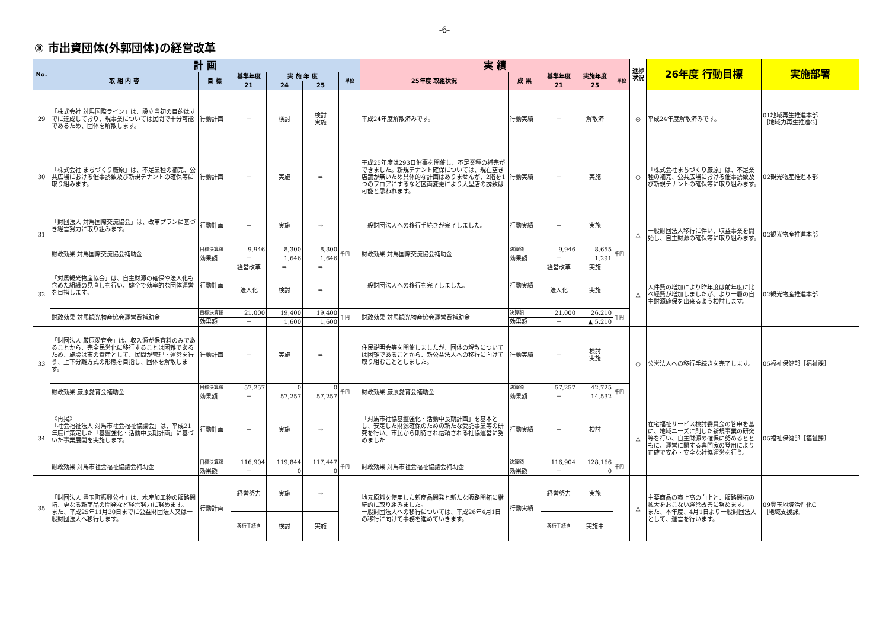-6-
③ 市出資団体(外郭団体)の経営改革
| No. | 計 画 | | | | | | 実 績 | | | | | 進捗状況 | 26年度 行動目標 | 実施部署 |
| --- | --- | --- | --- | --- | --- | --- | --- | --- | --- | --- | --- | --- | --- | --- |
| | 取 組 内 容 | 目 標 | 基準年度 | 実 施 年 度 | | 単位 | 25年度 取組状況 | 成 果 | 基準年度 | 実施年度 | 単位 | | | |
| | | | 21 | 24 | 25 | | | | 21 | 25 | | | | |
| 29 | 「株式会社 対馬国際ライン」は、設立当初の目的はすでに達成しており、現事業については民間で十分可能であるため、団体を解散します。 | 行動計画 | － | 検討 | 検討 実施 | | 平成24年度解散済みです。 | 行動実績 | － | 解散済 | | ◎ | 平成24年度解散済みです。 | 01地域再生推進本部 ［地域力再生推進G］ |
| 30 | 「株式会社 まちづくり厳原」は、不足業種の補完、公共広場における催事誘致及び新規テナントの確保等に取り組みます。 | 行動計画 | － | 実施 | ⇒ | | 平成25年度は293日催事を開催し、不足業種の補完ができました。新規テナント確保については、現在空き店舗が無いため具体的な計画はありませんが、2階を1つのフロアにするなど区画変更により大型店の誘致は可能と思われます。 | 行動実績 | － | 実施 | | ○ | 「株式会社まちづくり厳原」は、不足業種の補完、公共広場における催事誘致及び新規テナントの確保等に取り組みます。 | 02観光物産推進本部 |
| 31 | 「財団法人 対馬国際交流協会」は、改革プランに基づき経営努力に取り組みます。 | 行動計画 | － | 実施 | ⇒ | | 一般財団法人への移行手続きが完了しました。 | 行動実績 | － | 実施 | | △ | 一般財団法人移行に伴い、収益事業を開始し、自主財源の確保等に取り組みます。 | 02観光物産推進本部 |
| | 財政効果 対馬国際交流協会補助金 | 目標決算額 | 9,946 | 8,300 | 8,300 | 千円 | 財政効果 対馬国際交流協会補助金 | 決算額 | 9,946 | 8,655 | 千円 | | | |
| | | 効果額 | － | 1,646 | 1,646 | | | 効果額 | － | 1,291 | | | | |
| 32 | 「対馬観光物産協会」は、自主財源の確保や法人化も含めた組織の見直しを行い、健全で効率的な団体運営を目指します。 | 行動計画 | 経営改革 | ⇒ | ⇒ | | 一般財団法人への移行を完了しました。 | 行動実績 | 経営改革 | 実施 | | △ | 人件費の増加により昨年度は前年度に比べ経費が増加しましたが、より一層の自主財源確保を出来るよう検討します。 | 02観光物産推進本部 |
| | | | 法人化 | 検討 | ⇒ | | | | 法人化 | 実施 | | | | |
| | 財政効果 対馬観光物産協会運営費補助金 | 目標決算額 | 21,000 | 19,400 | 19,400 | 千円 | 財政効果 対馬観光物産協会運営費補助金 | 決算額 | 21,000 | 26,210 | 千円 | | | |
| | | 効果額 | － | 1,600 | 1,600 | | | 効果額 | － | ▲ 5,210 | | | | |
| 33 | 「財団法人 厳原愛育会」は、収入源が保育料のみであることから、完全民営化に移行することは困難であるため、施設は市の資産として、民間が管理・運営を行う、上下分離方式の形態を目指し、団体を解散します。 | 行動計画 | － | 実施 | ⇒ | | 住民説明会等を開催しましたが、団体の解散については困難であることから、新公益法人への移行に向けて取り組むこととしました。 | 行動実績 | － | 検討 実施 | | ○ | 公営法人への移行手続きを完了します。 | 05福祉保健部［福祉課］ |
| | 財政効果 厳原愛育会補助金 | 目標決算額 | 57,257 | 0 | 0 | 千円 | 財政効果 厳原愛育会補助金 | 決算額 | 57,257 | 42,725 | 千円 | | | |
| | | 効果額 | － | 57,257 | 57,257 | | | 効果額 | － | 14,532 | | | | |
| 34 | 《再掲》 「社会福祉法人 対馬市社会福祉協議会」は、平成21年度に策定した「基盤強化・活動中長期計画」に基づいた事業展開を実施します。 | 行動計画 | － | 実施 | ⇒ | | 「対馬市社協基盤強化・活動中長期計画」を基本とし、安定した財源確保のための新たな受託事業等の研究を行い、市民から期待され信頼される社協運営に努めました | 行動実績 | － | 検討 | | △ | 在宅福祉サービス検討委員会の答申を基に、地域ニーズに則した新規事業の研究等を行い、自主財源の確保に努めるとともに、運営に関する専門家の登用により正確で安心・安全な社協運営を行う。 | 05福祉保健部［福祉課］ |
| | 財政効果 対馬市社会福祉協議会補助金 | 目標決算額 | 116,904 | 119,844 | 117,447 | 千円 | 財政効果 対馬市社会福祉協議会補助金 | 決算額 | 116,904 | 128,166 | 千円 | | | |
| | | 効果額 | － | 0 | 0 | | | 効果額 | － | 0 | | | | |
| 35 | 「財団法人 豊玉町振興公社」は、水産加工物の販路開拓、更なる新商品の開発など経営努力に努めます。 また、平成25年11月30日までに公益財団法人又は一般財団法人へ移行します。 | 行動計画 | 経営努力 | 実施 | ⇒ | | 地元原料を使用した新商品開発と新たな販路開拓に継続的に取り組みました。 一般財団法人への移行については、平成26年4月1日の移行に向けて事務を進めていきます。 | 行動実績 | 経営努力 | 実施 | | △ | 主要商品の売上高の向上と、販路開拓の拡大をおこない経営改善に努めます。 また、本年度、4月1日より一般財団法人として、運営を行います。 | 09豊玉地域活性化C ［地域支援課］ |
| | | | 移行手続き | 検討 | 実施 | | | | 移行手続き | 実施中 | | | | |